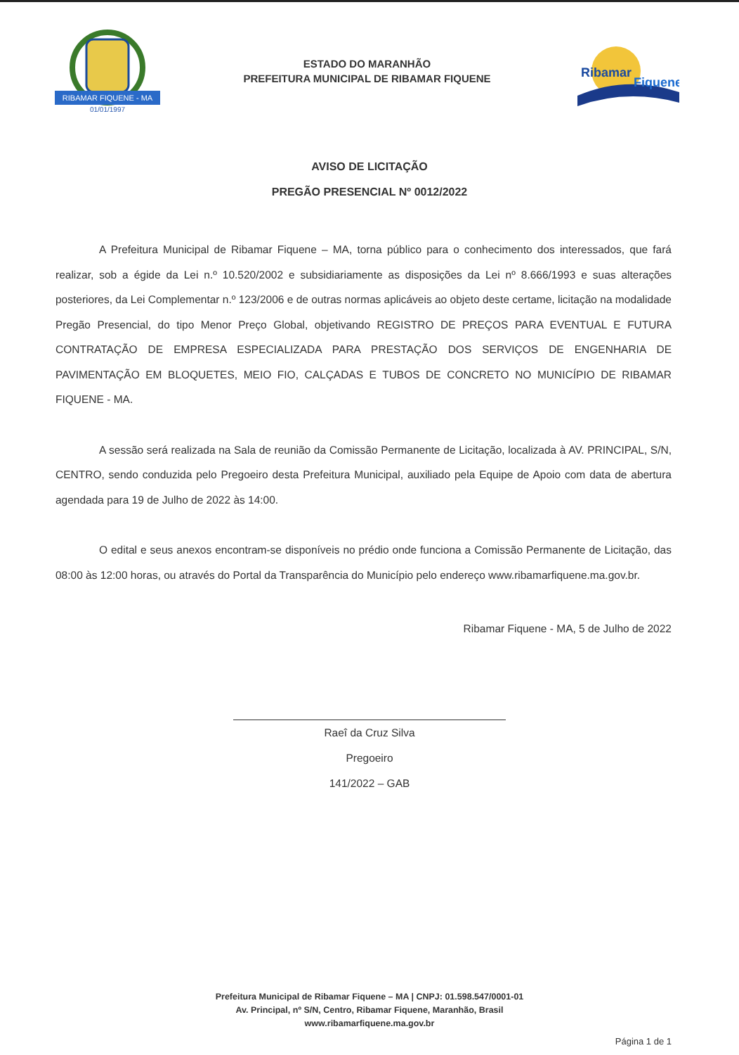RIBAMAR FIQUENE - MA
01/01/1997
ESTADO DO MARANHÃO
PREFEITURA MUNICIPAL DE RIBAMAR FIQUENE
Ribamar
Fiquene
AVISO DE LICITAÇÃO
PREGÃO PRESENCIAL Nº 0012/2022
A Prefeitura Municipal de Ribamar Fiquene – MA, torna público para o conhecimento dos interessados, que fará realizar, sob a égide da Lei n.º 10.520/2002 e subsidiariamente as disposições da Lei nº 8.666/1993 e suas alterações posteriores, da Lei Complementar n.º 123/2006 e de outras normas aplicáveis ao objeto deste certame, licitação na modalidade Pregão Presencial, do tipo Menor Preço Global, objetivando REGISTRO DE PREÇOS PARA EVENTUAL E FUTURA CONTRATAÇÃO DE EMPRESA ESPECIALIZADA PARA PRESTAÇÃO DOS SERVIÇOS DE ENGENHARIA DE PAVIMENTAÇÃO EM BLOQUETES, MEIO FIO, CALÇADAS E TUBOS DE CONCRETO NO MUNICÍPIO DE RIBAMAR FIQUENE - MA.
A sessão será realizada na Sala de reunião da Comissão Permanente de Licitação, localizada à AV. PRINCIPAL, S/N, CENTRO, sendo conduzida pelo Pregoeiro desta Prefeitura Municipal, auxiliado pela Equipe de Apoio com data de abertura agendada para 19 de Julho de 2022 às 14:00.
O edital e seus anexos encontram-se disponíveis no prédio onde funciona a Comissão Permanente de Licitação, das 08:00 às 12:00 horas, ou através do Portal da Transparência do Município pelo endereço www.ribamarfiquene.ma.gov.br.
Ribamar Fiquene - MA, 5 de Julho de 2022
Raeî da Cruz Silva
Pregoeiro
141/2022 – GAB
Prefeitura Municipal de Ribamar Fiquene – MA | CNPJ: 01.598.547/0001-01
Av. Principal, nº S/N, Centro, Ribamar Fiquene, Maranhão, Brasil
www.ribamarfiquene.ma.gov.br
Página 1 de 1